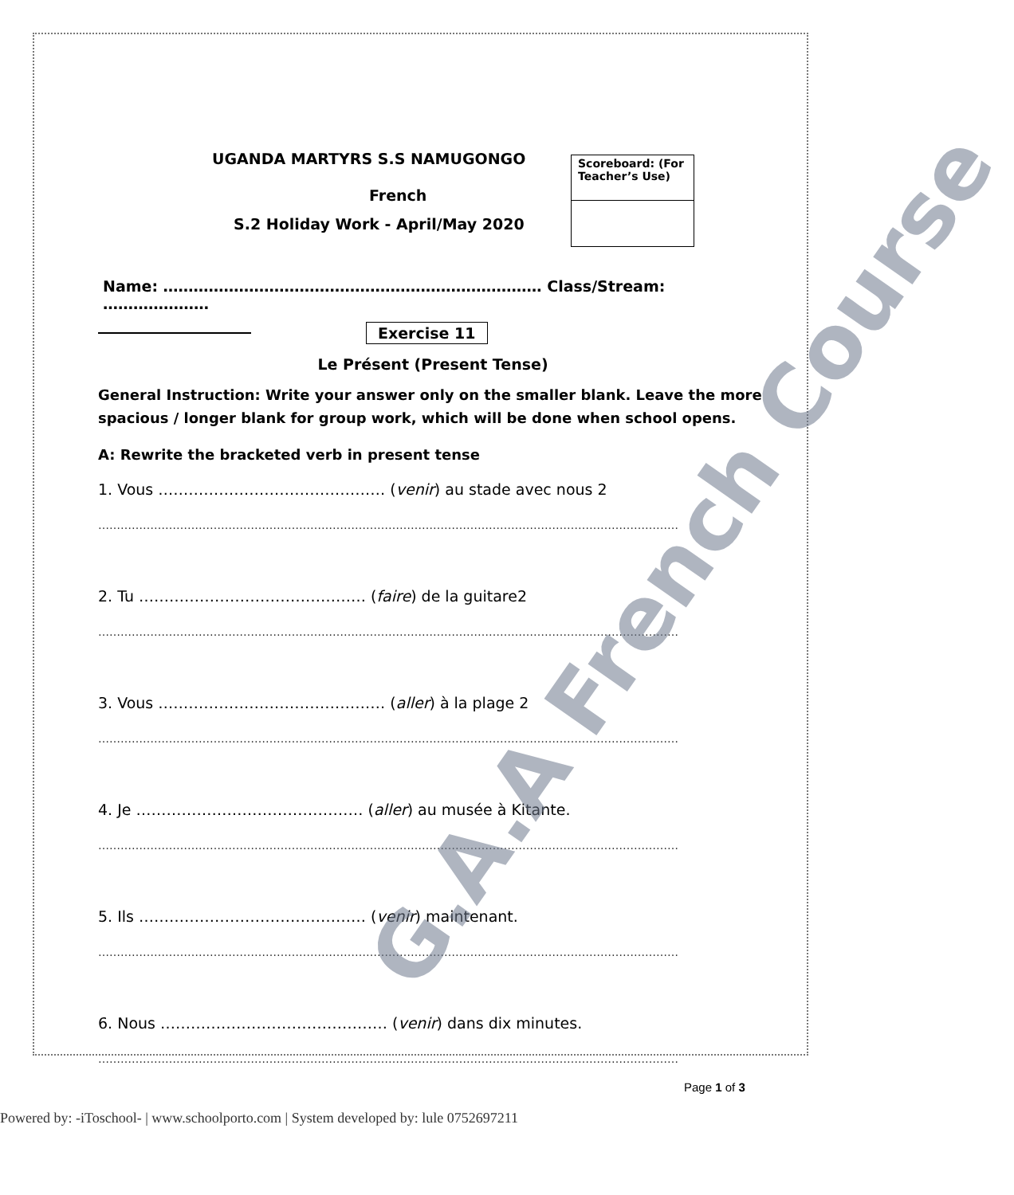Scoreboard: (For Teacher’s Use)
UGANDA MARTYRS S.S NAMUGONGO
French
S.2 Holiday Work - April/May 2020
Name: ………………………………………………………………… Class/Stream: …………………
Exercise 11
Le Présent (Present Tense)
General Instruction: Write your answer only on the smaller blank. Leave the more spacious / longer blank for group work, which will be done when school opens.
A: Rewrite the bracketed verb in present tense
1. Vous ……………………………………… (venir) au stade avec nous 2
…………………………………………………………………………………………………………………………………………
2. Tu ……………………………………… (faire) de la guitare2
…………………………………………………………………………………………………………………………………………
3. Vous ……………………………………… (aller) à la plage 2
…………………………………………………………………………………………………………………………………………
4. Je ……………………………………… (aller) au musée à Kitante.
…………………………………………………………………………………………………………………………………………
5. Ils ……………………………………… (venir) maintenant.
…………………………………………………………………………………………………………………………………………
6. Nous ……………………………………… (venir) dans dix minutes.
…………………………………………………………………………………………………………………………………………
G.A.A French Course
Page 1 of 3
Powered by: -iToschool- | www.schoolporto.com | System developed by: lule 0752697211